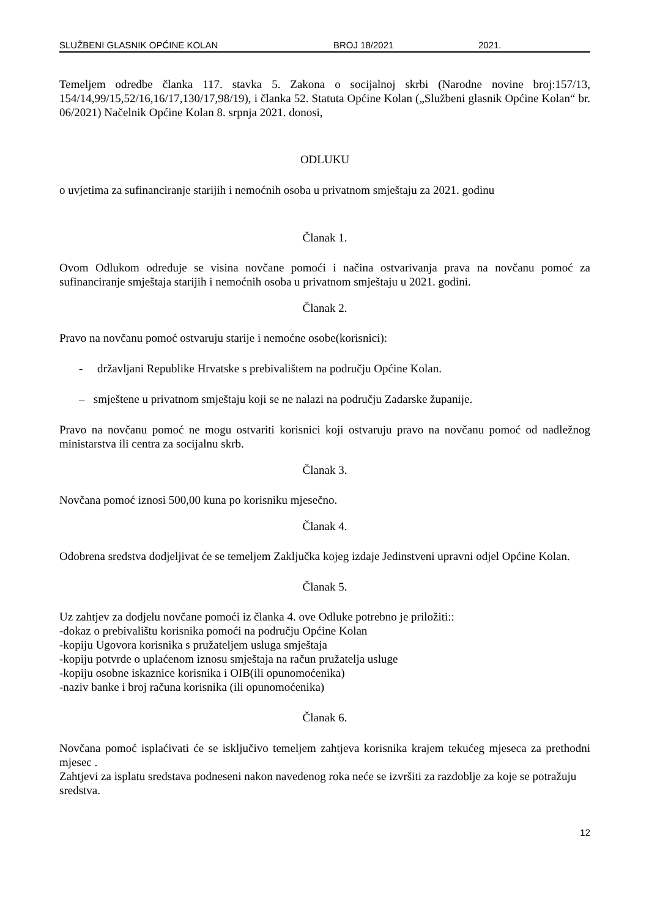SLUŽBENI GLASNIK OPĆINE KOLAN BROJ 18/2021 2021.
Temeljem odredbe članka 117. stavka 5. Zakona o socijalnoj skrbi (Narodne novine broj:157/13, 154/14,99/15,52/16,16/17,130/17,98/19), i članka 52. Statuta Općine Kolan („Službeni glasnik Općine Kolan“ br. 06/2021) Načelnik Općine Kolan 8. srpnja 2021. donosi,
ODLUKU
o uvjetima za sufinanciranje starijih i nemoćnih osoba u privatnom smještaju za 2021. godinu
Članak 1.
Ovom Odlukom određuje se visina novčane pomoći i načina ostvarivanja prava na novčanu pomoć za sufinanciranje smještaja starijih i nemoćnih osoba u privatnom smještaju u 2021. godini.
Članak 2.
Pravo na novčanu pomoć ostvaruju starije i nemoćne osobe(korisnici):
- državljani Republike Hrvatske s prebivalištem na području Općine Kolan.
– smještene u privatnom smještaju koji se ne nalazi na području Zadarske županije.
Pravo na novčanu pomoć ne mogu ostvariti korisnici koji ostvaruju pravo na novčanu pomoć od nadležnog ministarstva ili centra za socijalnu skrb.
Članak 3.
Novčana pomoć iznosi 500,00 kuna po korisniku mjesečno.
Članak 4.
Odobrena sredstva dodjeljivat će se temeljem Zaključka kojeg izdaje Jedinstveni upravni odjel Općine Kolan.
Članak 5.
Uz zahtjev za dodjelu novčane pomoći iz članka 4. ove Odluke potrebno je priložiti::
-dokaz o prebivalištu korisnika pomoći na području Općine Kolan
-kopiju Ugovora korisnika s pružateljem usluga smještaja
-kopiju potvrde o uplaćenom iznosu smještaja na račun pružatelja usluge
-kopiju osobne iskaznice korisnika i OIB(ili opunomoćenika)
-naziv banke i broj računa korisnika (ili opunomoćenika)
Članak 6.
Novčana pomoć isplaćivati će se isključivo temeljem zahtjeva korisnika krajem tekućeg mjeseca za prethodni mjesec .
Zahtjevi za isplatu sredstava podneseni nakon navedenog roka neće se izvršiti za razdoblje za koje se potražuju sredstva.
12